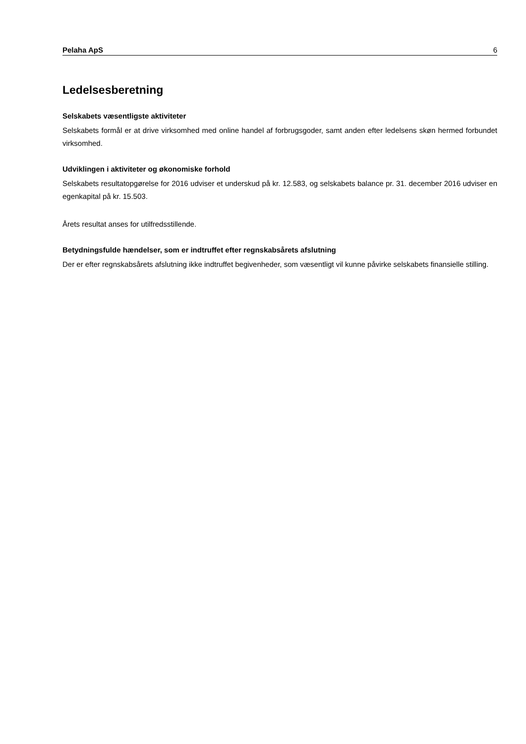Pelaha ApS 6
Ledelsesberetning
Selskabets væsentligste aktiviteter
Selskabets formål er at drive virksomhed med online handel af forbrugsgoder, samt anden efter ledelsens skøn hermed forbundet virksomhed.
Udviklingen i aktiviteter og økonomiske forhold
Selskabets resultatopgørelse for 2016 udviser et underskud på kr. 12.583, og selskabets balance pr. 31. december 2016 udviser en egenkapital på kr. 15.503.
Årets resultat anses for utilfredsstillende.
Betydningsfulde hændelser, som er indtruffet efter regnskabsårets afslutning
Der er efter regnskabsårets afslutning ikke indtruffet begivenheder, som væsentligt vil kunne påvirke selskabets finansielle stilling.